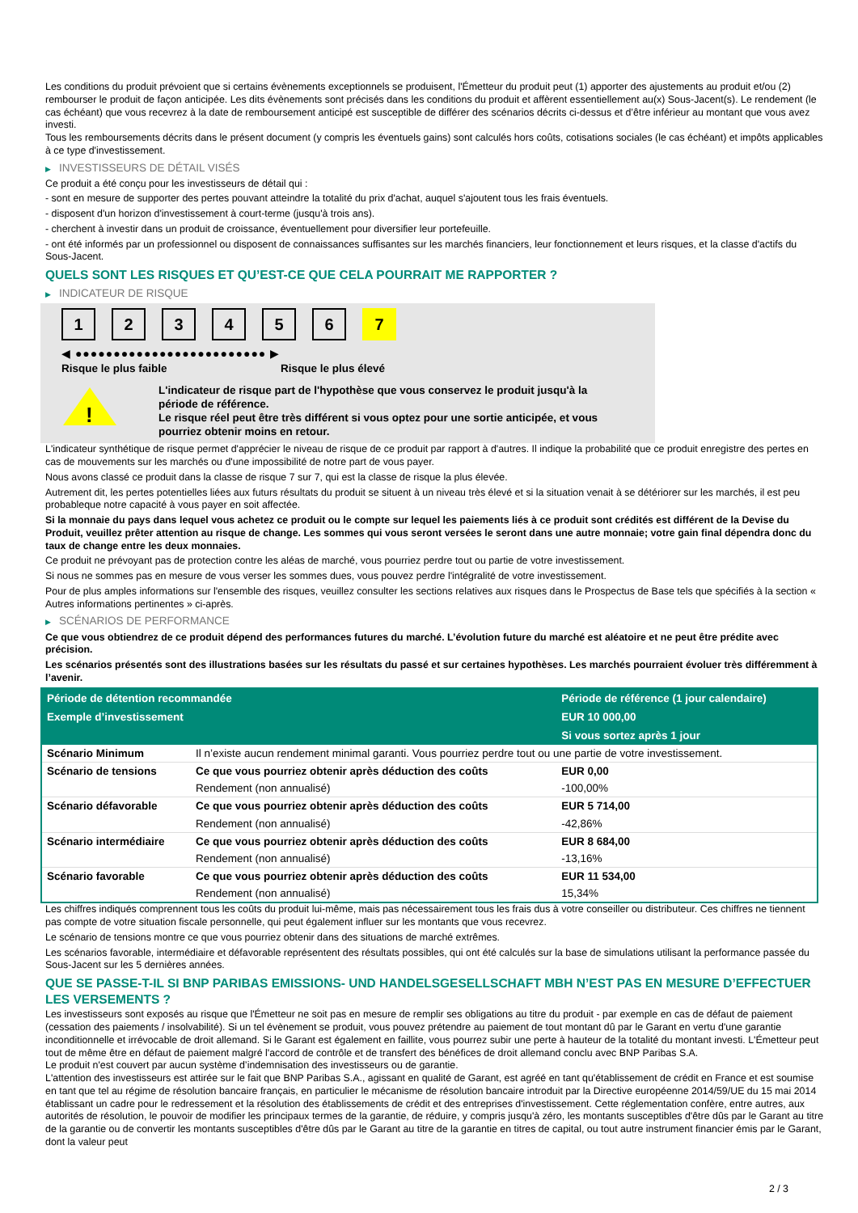Les conditions du produit prévoient que si certains évènements exceptionnels se produisent, l'Émetteur du produit peut (1) apporter des ajustements au produit et/ou (2) rembourser le produit de façon anticipée. Les dits évènements sont précisés dans les conditions du produit et affèrent essentiellement au(x) Sous-Jacent(s). Le rendement (le cas échéant) que vous recevrez à la date de remboursement anticipé est susceptible de différer des scénarios décrits ci-dessus et d’être inférieur au montant que vous avez investi.
Tous les remboursements décrits dans le présent document (y compris les éventuels gains) sont calculés hors coûts, cotisations sociales (le cas échéant) et impôts applicables à ce type d'investissement.
▶ INVESTISSEURS DE DÉTAIL VISÉS
Ce produit a été conçu pour les investisseurs de détail qui :
- sont en mesure de supporter des pertes pouvant atteindre la totalité du prix d'achat, auquel s'ajoutent tous les frais éventuels.
- disposent d'un horizon d'investissement à court-terme (jusqu'à trois ans).
- cherchent à investir dans un produit de croissance, éventuellement pour diversifier leur portefeuille.
- ont été informés par un professionnel ou disposent de connaissances suffisantes sur les marchés financiers, leur fonctionnement et leurs risques, et la classe d'actifs du Sous-Jacent.
QUELS SONT LES RISQUES ET QU’EST-CE QUE CELA POURRAIT ME RAPPORTER ?
▶ INDICATEUR DE RISQUE
1 2 3 4 5 6 7
◀ ●●●●●●●●●●●●●●●●●●●●●●●●● ▶
Risque le plus faible Risque le plus élevé
!
L'indicateur de risque part de l'hypothèse que vous conservez le produit jusqu'à la
période de référence.
Le risque réel peut être très différent si vous optez pour une sortie anticipée, et vous
pourriez obtenir moins en retour.
L'indicateur synthétique de risque permet d'apprécier le niveau de risque de ce produit par rapport à d'autres. Il indique la probabilité que ce produit enregistre des pertes en cas de mouvements sur les marchés ou d'une impossibilité de notre part de vous payer.
Nous avons classé ce produit dans la classe de risque 7 sur 7, qui est la classe de risque la plus élevée.
Autrement dit, les pertes potentielles liées aux futurs résultats du produit se situent à un niveau très élevé et si la situation venait à se détériorer sur les marchés, il est peu probableque notre capacité à vous payer en soit affectée.
Si la monnaie du pays dans lequel vous achetez ce produit ou le compte sur lequel les paiements liés à ce produit sont crédités est différent de la Devise du Produit, veuillez prêter attention au risque de change. Les sommes qui vous seront versées le seront dans une autre monnaie; votre gain final dépendra donc du taux de change entre les deux monnaies.
Ce produit ne prévoyant pas de protection contre les aléas de marché, vous pourriez perdre tout ou partie de votre investissement.
Si nous ne sommes pas en mesure de vous verser les sommes dues, vous pouvez perdre l'intégralité de votre investissement.
Pour de plus amples informations sur l'ensemble des risques, veuillez consulter les sections relatives aux risques dans le Prospectus de Base tels que spécifiés à la section « Autres informations pertinentes » ci-après.
▶ SCÉNARIOS DE PERFORMANCE
Ce que vous obtiendrez de ce produit dépend des performances futures du marché. L’évolution future du marché est aléatoire et ne peut être prédite avec précision.
Les scénarios présentés sont des illustrations basées sur les résultats du passé et sur certaines hypothèses. Les marchés pourraient évoluer très différemment à l’avenir.
| Période de détention recommandée | | Période de référence (1 jour calendaire) |
| --- | --- | --- |
| Exemple d’investissement | | EUR 10 000,00 |
| | | Si vous sortez après 1 jour |
| Scénario Minimum | Il n’existe aucun rendement minimal garanti. Vous pourriez perdre tout ou une partie de votre investissement. | |
| Scénario de tensions | Ce que vous pourriez obtenir après déduction des coûts | EUR 0,00 |
| | Rendement (non annualisé) | -100,00% |
| Scénario défavorable | Ce que vous pourriez obtenir après déduction des coûts | EUR 5 714,00 |
| | Rendement (non annualisé) | -42,86% |
| Scénario intermédiaire | Ce que vous pourriez obtenir après déduction des coûts | EUR 8 684,00 |
| | Rendement (non annualisé) | -13,16% |
| Scénario favorable | Ce que vous pourriez obtenir après déduction des coûts | EUR 11 534,00 |
| | Rendement (non annualisé) | 15,34% |
Les chiffres indiqués comprennent tous les coûts du produit lui-même, mais pas nécessairement tous les frais dus à votre conseiller ou distributeur. Ces chiffres ne tiennent pas compte de votre situation fiscale personnelle, qui peut également influer sur les montants que vous recevrez.
Le scénario de tensions montre ce que vous pourriez obtenir dans des situations de marché extrêmes.
Les scénarios favorable, intermédiaire et défavorable représentent des résultats possibles, qui ont été calculés sur la base de simulations utilisant la performance passée du Sous-Jacent sur les 5 dernières années.
QUE SE PASSE-T-IL SI BNP PARIBAS EMISSIONS- UND HANDELSGESELLSCHAFT MBH N’EST PAS EN MESURE D’EFFECTUER LES VERSEMENTS ?
Les investisseurs sont exposés au risque que l'Émetteur ne soit pas en mesure de remplir ses obligations au titre du produit - par exemple en cas de défaut de paiement (cessation des paiements / insolvabilité). Si un tel évènement se produit, vous pouvez prétendre au paiement de tout montant dû par le Garant en vertu d'une garantie inconditionnelle et irrévocable de droit allemand. Si le Garant est également en faillite, vous pourrez subir une perte à hauteur de la totalité du montant investi. L'Émetteur peut tout de même être en défaut de paiement malgré l'accord de contrôle et de transfert des bénéfices de droit allemand conclu avec BNP Paribas S.A.
Le produit n'est couvert par aucun système d’indemnisation des investisseurs ou de garantie.
L'attention des investisseurs est attirée sur le fait que BNP Paribas S.A., agissant en qualité de Garant, est agréé en tant qu'établissement de crédit en France et est soumise en tant que tel au régime de résolution bancaire français, en particulier le mécanisme de résolution bancaire introduit par la Directive européenne 2014/59/UE du 15 mai 2014 établissant un cadre pour le redressement et la résolution des établissements de crédit et des entreprises d'investissement. Cette réglementation confère, entre autres, aux autorités de résolution, le pouvoir de modifier les principaux termes de la garantie, de réduire, y compris jusqu'à zéro, les montants susceptibles d'être dûs par le Garant au titre de la garantie ou de convertir les montants susceptibles d'être dûs par le Garant au titre de la garantie en titres de capital, ou tout autre instrument financier émis par le Garant, dont la valeur peut
2 / 3